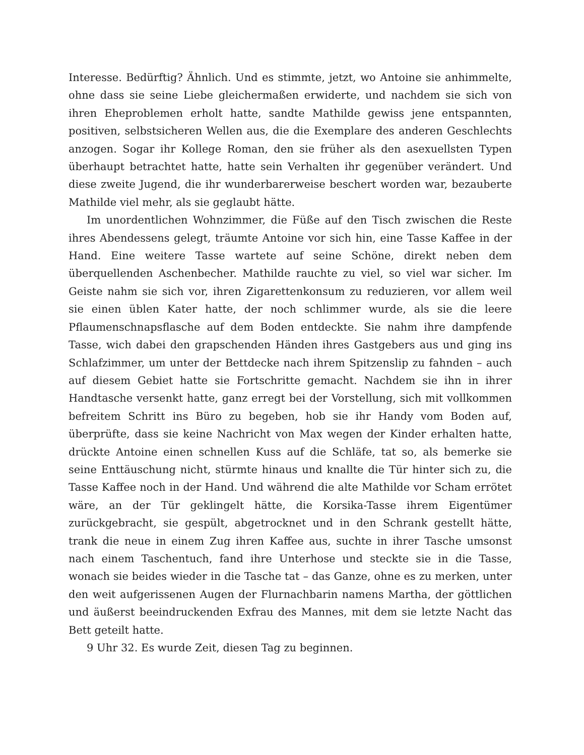Interesse. Bedürftig? Ähnlich. Und es stimmte, jetzt, wo Antoine sie anhimmelte, ohne dass sie seine Liebe gleichermaßen erwiderte, und nachdem sie sich von ihren Eheproblemen erholt hatte, sandte Mathilde gewiss jene entspannten, positiven, selbstsicheren Wellen aus, die die Exemplare des anderen Geschlechts anzogen. Sogar ihr Kollege Roman, den sie früher als den asexuellsten Typen überhaupt betrachtet hatte, hatte sein Verhalten ihr gegenüber verändert. Und diese zweite Jugend, die ihr wunderbarerweise beschert worden war, bezauberte Mathilde viel mehr, als sie geglaubt hätte.
Im unordentlichen Wohnzimmer, die Füße auf den Tisch zwischen die Reste ihres Abendessens gelegt, träumte Antoine vor sich hin, eine Tasse Kaffee in der Hand. Eine weitere Tasse wartete auf seine Schöne, direkt neben dem überquellenden Aschenbecher. Mathilde rauchte zu viel, so viel war sicher. Im Geiste nahm sie sich vor, ihren Zigarettenkonsum zu reduzieren, vor allem weil sie einen üblen Kater hatte, der noch schlimmer wurde, als sie die leere Pflaumenschnapsflasche auf dem Boden entdeckte. Sie nahm ihre dampfende Tasse, wich dabei den grapschenden Händen ihres Gastgebers aus und ging ins Schlafzimmer, um unter der Bettdecke nach ihrem Spitzenslip zu fahnden – auch auf diesem Gebiet hatte sie Fortschritte gemacht. Nachdem sie ihn in ihrer Handtasche versenkt hatte, ganz erregt bei der Vorstellung, sich mit vollkommen befreitem Schritt ins Büro zu begeben, hob sie ihr Handy vom Boden auf, überprüfte, dass sie keine Nachricht von Max wegen der Kinder erhalten hatte, drückte Antoine einen schnellen Kuss auf die Schläfe, tat so, als bemerke sie seine Enttäuschung nicht, stürmte hinaus und knallte die Tür hinter sich zu, die Tasse Kaffee noch in der Hand. Und während die alte Mathilde vor Scham errötet wäre, an der Tür geklingelt hätte, die Korsika-Tasse ihrem Eigentümer zurückgebracht, sie gespült, abgetrocknet und in den Schrank gestellt hätte, trank die neue in einem Zug ihren Kaffee aus, suchte in ihrer Tasche umsonst nach einem Taschentuch, fand ihre Unterhose und steckte sie in die Tasse, wonach sie beides wieder in die Tasche tat – das Ganze, ohne es zu merken, unter den weit aufgerissenen Augen der Flurnachbarin namens Martha, der göttlichen und äußerst beeindruckenden Exfrau des Mannes, mit dem sie letzte Nacht das Bett geteilt hatte.
9 Uhr 32. Es wurde Zeit, diesen Tag zu beginnen.